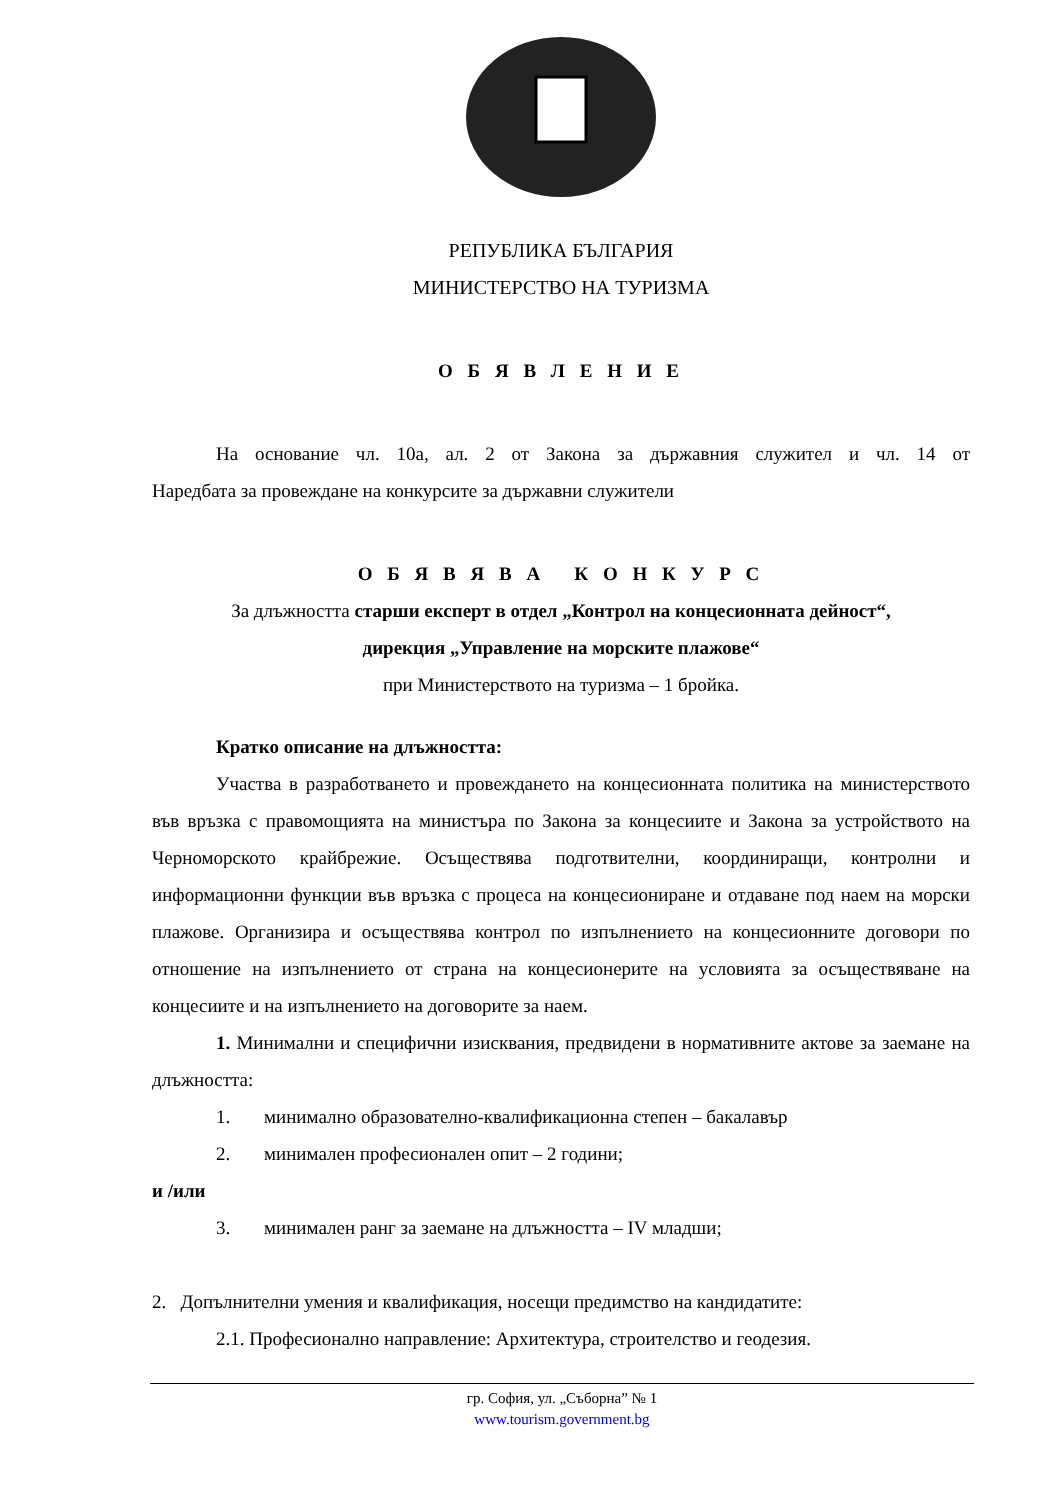РЕПУБЛИКА БЪЛГАРИЯ
МИНИСТЕРСТВО НА ТУРИЗМА
О Б Я В Л Е Н И Е
На основание чл. 10а, ал. 2 от Закона за държавния служител и чл. 14 от
Наредбата за провеждане на конкурсите за държавни служители
О Б Я В Я В А К О Н К У Р С
За длъжността старши експерт в отдел „Контрол на концесионната дейност“,
дирекция „Управление на морските плажове“
при Министерството на туризма – 1 бройка.
Кратко описание на длъжността:
Участва в разработването и провеждането на концесионната политика на министерството във връзка с правомощията на министъра по Закона за концесиите и Закона за устройството на Черноморското крайбрежие. Осъществява подготвителни, координиращи, контролни и информационни функции във връзка с процеса на концесиониране и отдаване под наем на морски плажове. Организира и осъществява контрол по изпълнението на концесионните договори по отношение на изпълнението от страна на концесионерите на условията за осъществяване на концесиите и на изпълнението на договорите за наем.
1. Минимални и специфични изисквания, предвидени в нормативните актове за заемане на длъжността:
1. минимално образователно-квалификационна степен – бакалавър
2. минимален професионален опит – 2 години;
и /или
3. минимален ранг за заемане на длъжността – IV младши;
2. Допълнителни умения и квалификация, носещи предимство на кандидатите:
2.1. Професионално направление: Архитектура, строителство и геодезия.
гр. София, ул. „Съборна” № 1
www.tourism.government.bg